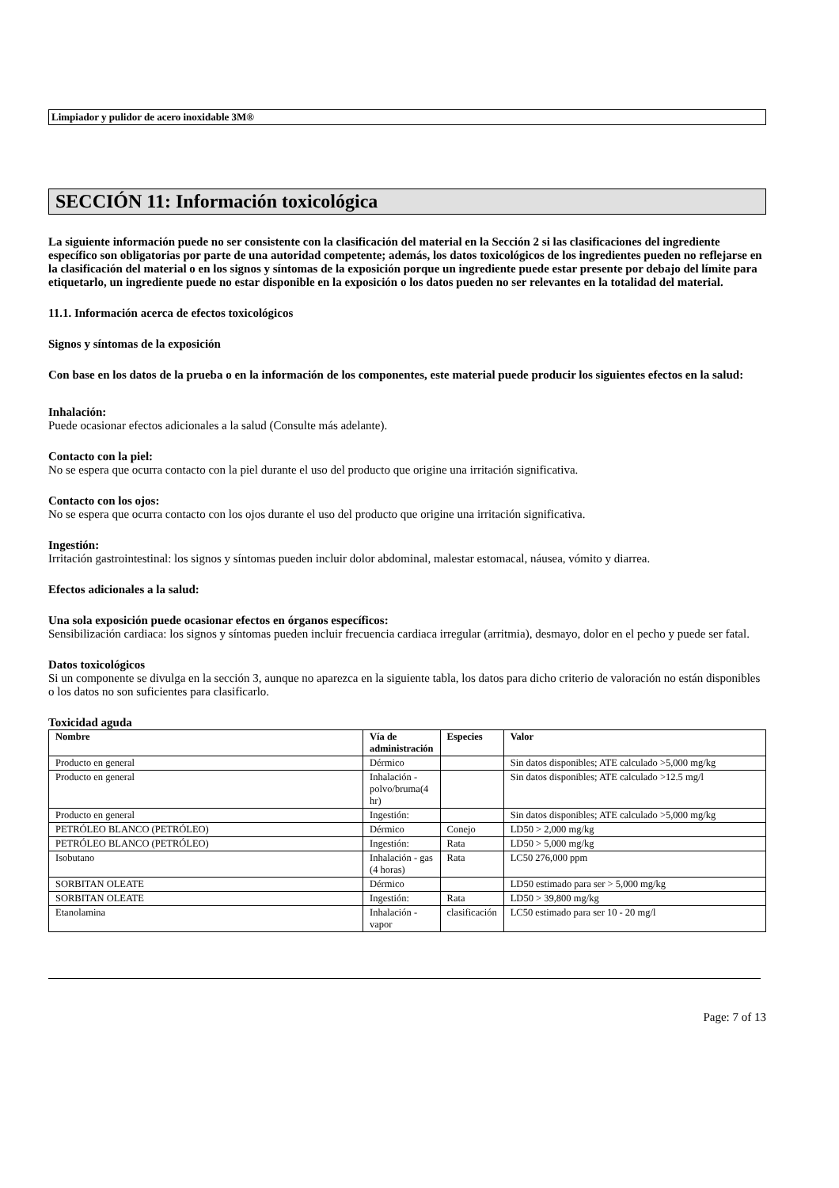Limpiador y pulidor de acero inoxidable 3M®
SECCIÓN 11: Información toxicológica
La siguiente información puede no ser consistente con la clasificación del material en la Sección 2 si las clasificaciones del ingrediente específico son obligatorias por parte de una autoridad competente; además, los datos toxicológicos de los ingredientes pueden no reflejarse en la clasificación del material o en los signos y síntomas de la exposición porque un ingrediente puede estar presente por debajo del límite para etiquetarlo, un ingrediente puede no estar disponible en la exposición o los datos pueden no ser relevantes en la totalidad del material.
11.1. Información acerca de efectos toxicológicos
Signos y síntomas de la exposición
Con base en los datos de la prueba o en la información de los componentes, este material puede producir los siguientes efectos en la salud:
Inhalación:
Puede ocasionar efectos adicionales a la salud (Consulte más adelante).
Contacto con la piel:
No se espera que ocurra contacto con la piel durante el uso del producto que origine una irritación significativa.
Contacto con los ojos:
No se espera que ocurra contacto con los ojos durante el uso del producto que origine una irritación significativa.
Ingestión:
Irritación gastrointestinal: los signos y síntomas pueden incluir dolor abdominal, malestar estomacal, náusea, vómito y diarrea.
Efectos adicionales a la salud:
Una sola exposición puede ocasionar efectos en órganos específicos:
Sensibilización cardiaca: los signos y síntomas pueden incluir frecuencia cardiaca irregular (arritmia), desmayo, dolor en el pecho y puede ser fatal.
Datos toxicológicos
Si un componente se divulga en la sección 3, aunque no aparezca en la siguiente tabla, los datos para dicho criterio de valoración no están disponibles o los datos no son suficientes para clasificarlo.
Toxicidad aguda
| Nombre | Vía de administración | Especies | Valor |
| --- | --- | --- | --- |
| Producto en general | Dérmico | | Sin datos disponibles; ATE calculado >5,000 mg/kg |
| Producto en general | Inhalación - polvo/bruma(4 hr) | | Sin datos disponibles; ATE calculado >12.5 mg/l |
| Producto en general | Ingestión: | | Sin datos disponibles; ATE calculado >5,000 mg/kg |
| PETRÓLEO BLANCO (PETRÓLEO) | Dérmico | Conejo | LD50 > 2,000 mg/kg |
| PETRÓLEO BLANCO (PETRÓLEO) | Ingestión: | Rata | LD50 > 5,000 mg/kg |
| Isobutano | Inhalación - gas (4 horas) | Rata | LC50 276,000 ppm |
| SORBITAN OLEATE | Dérmico | | LD50 estimado para ser > 5,000 mg/kg |
| SORBITAN OLEATE | Ingestión: | Rata | LD50 > 39,800 mg/kg |
| Etanolamina | Inhalación - vapor | clasificación | LC50 estimado para ser 10 - 20 mg/l |
Page: 7 of 13